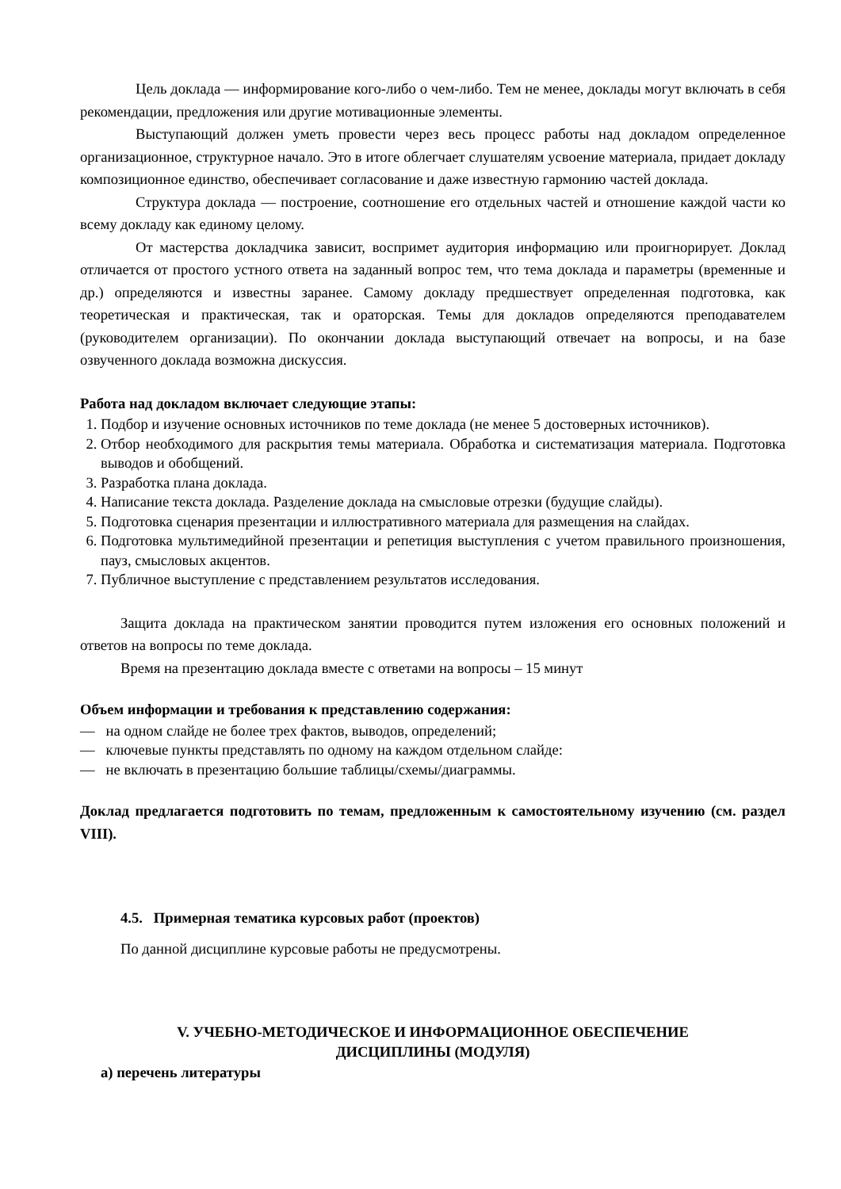Цель доклада — информирование кого-либо о чем-либо. Тем не менее, доклады могут включать в себя рекомендации, предложения или другие мотивационные элементы.
Выступающий должен уметь провести через весь процесс работы над докладом определенное организационное, структурное начало. Это в итоге облегчает слушателям усвоение материала, придает докладу композиционное единство, обеспечивает согласование и даже известную гармонию частей доклада.
Структура доклада — построение, соотношение его отдельных частей и отношение каждой части ко всему докладу как единому целому.
От мастерства докладчика зависит, воспримет аудитория информацию или проигнорирует. Доклад отличается от простого устного ответа на заданный вопрос тем, что тема доклада и параметры (временные и др.) определяются и известны заранее. Самому докладу предшествует определенная подготовка, как теоретическая и практическая, так и ораторская. Темы для докладов определяются преподавателем (руководителем организации). По окончании доклада выступающий отвечает на вопросы, и на базе озвученного доклада возможна дискуссия.
Работа над докладом включает следующие этапы:
1. Подбор и изучение основных источников по теме доклада (не менее 5 достоверных источников).
2. Отбор необходимого для раскрытия темы материала. Обработка и систематизация материала. Подготовка выводов и обобщений.
3. Разработка плана доклада.
4. Написание текста доклада. Разделение доклада на смысловые отрезки (будущие слайды).
5. Подготовка сценария презентации и иллюстративного материала для размещения на слайдах.
6. Подготовка мультимедийной презентации и репетиция выступления с учетом правильного произношения, пауз, смысловых акцентов.
7. Публичное выступление с представлением результатов исследования.
Защита доклада на практическом занятии проводится путем изложения его основных положений и ответов на вопросы по теме доклада.
Время на презентацию доклада вместе с ответами на вопросы – 15 минут
Объем информации и требования к представлению содержания:
— на одном слайде не более трех фактов, выводов, определений;
— ключевые пункты представлять по одному на каждом отдельном слайде:
— не включать в презентацию большие таблицы/схемы/диаграммы.
Доклад предлагается подготовить по темам, предложенным к самостоятельному изучению (см. раздел VIII).
4.5. Примерная тематика курсовых работ (проектов)
По данной дисциплине курсовые работы не предусмотрены.
V. УЧЕБНО-МЕТОДИЧЕСКОЕ И ИНФОРМАЦИОННОЕ ОБЕСПЕЧЕНИЕ
ДИСЦИПЛИНЫ (МОДУЛЯ)
а) перечень литературы